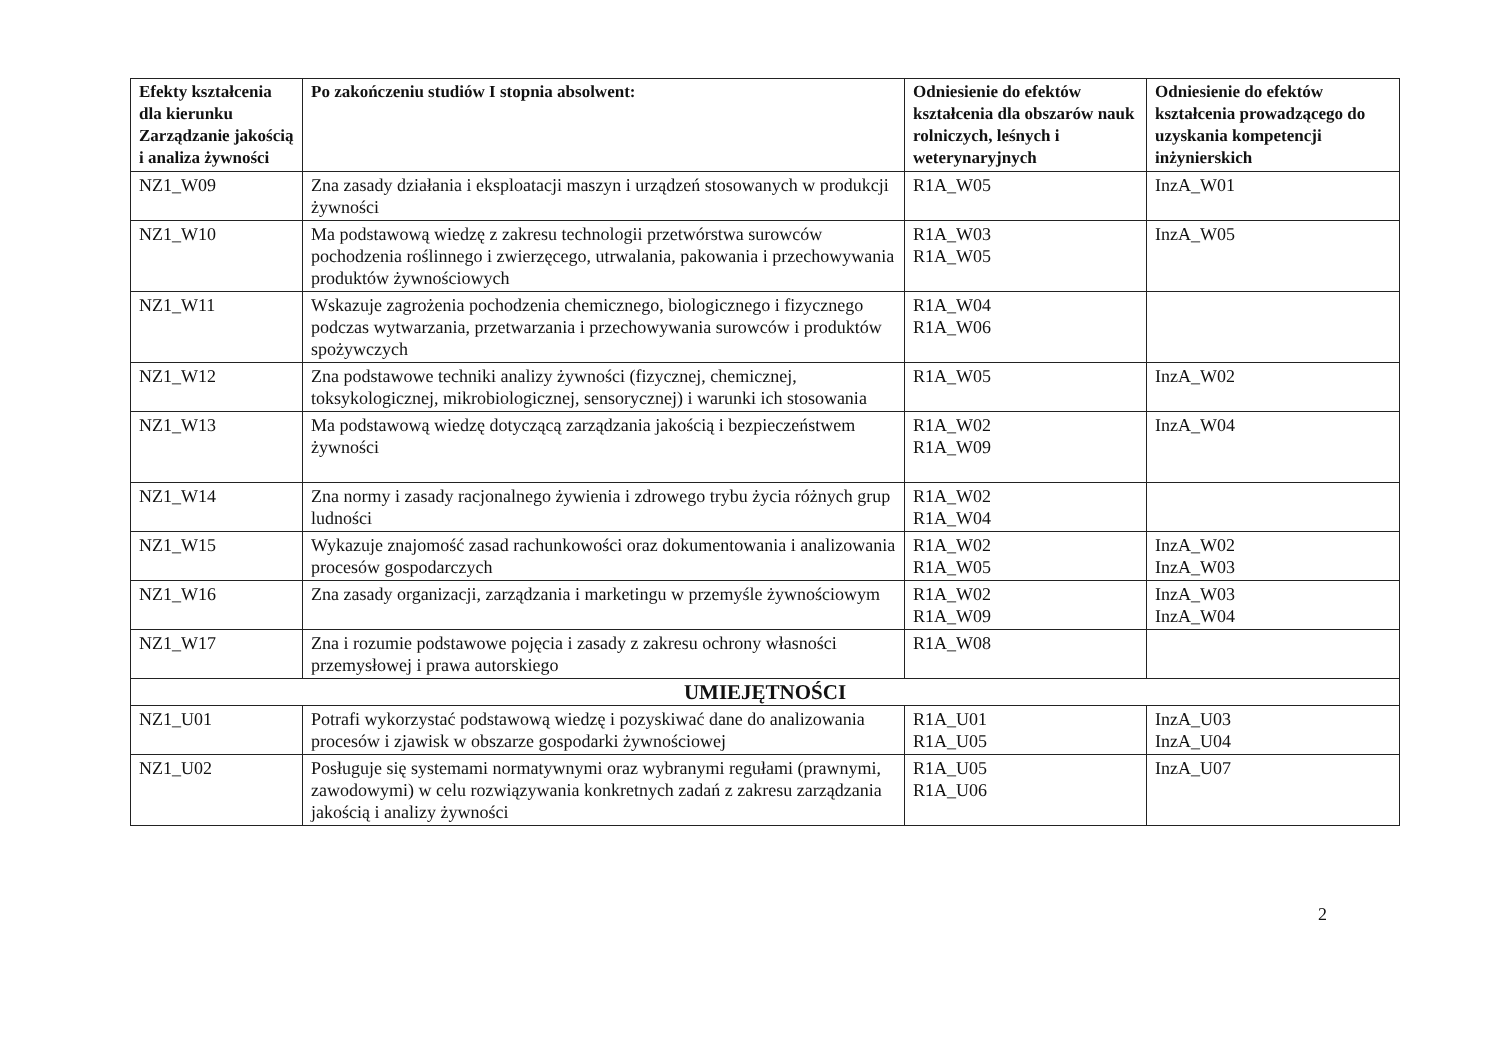| Efekty kształcenia dla kierunku Zarządzanie jakością i analiza żywności | Po zakończeniu studiów I stopnia absolwent: | Odniesienie do efektów kształcenia dla obszarów nauk rolniczych, leśnych i weterynaryjnych | Odniesienie do efektów kształcenia prowadzącego do uzyskania kompetencji inżynierskich |
| --- | --- | --- | --- |
| NZ1_W09 | Zna zasady działania i eksploatacji maszyn i urządzeń stosowanych w produkcji żywności | R1A_W05 | InzA_W01 |
| NZ1_W10 | Ma podstawową wiedzę z zakresu technologii przetwórstwa surowców pochodzenia roślinnego i zwierzęcego, utrwalania, pakowania i przechowywania produktów żywnościowych | R1A_W03 R1A_W05 | InzA_W05 |
| NZ1_W11 | Wskazuje zagrożenia pochodzenia chemicznego, biologicznego i fizycznego podczas wytwarzania, przetwarzania i przechowywania surowców i produktów spożywczych | R1A_W04 R1A_W06 | |
| NZ1_W12 | Zna podstawowe techniki analizy żywności (fizycznej, chemicznej, toksykologicznej, mikrobiologicznej, sensorycznej) i warunki ich stosowania | R1A_W05 | InzA_W02 |
| NZ1_W13 | Ma podstawową wiedzę dotyczącą zarządzania jakością i bezpieczeństwem żywności | R1A_W02 R1A_W09 | InzA_W04 |
| NZ1_W14 | Zna normy i zasady racjonalnego żywienia i zdrowego trybu życia różnych grup ludności | R1A_W02 R1A_W04 | |
| NZ1_W15 | Wykazuje znajomość zasad rachunkowości oraz dokumentowania i analizowania procesów gospodarczych | R1A_W02 R1A_W05 | InzA_W02 InzA_W03 |
| NZ1_W16 | Zna zasady organizacji, zarządzania i marketingu w przemyśle żywnościowym | R1A_W02 R1A_W09 | InzA_W03 InzA_W04 |
| NZ1_W17 | Zna i rozumie podstawowe pojęcia i zasady z zakresu ochrony własności przemysłowej i prawa autorskiego | R1A_W08 | |
| UMIEJĘTNOŚCI | | | |
| NZ1_U01 | Potrafi wykorzystać podstawową wiedzę i pozyskiwać dane do analizowania procesów i zjawisk w obszarze gospodarki żywnościowej | R1A_U01 R1A_U05 | InzA_U03 InzA_U04 |
| NZ1_U02 | Posługuje się systemami normatywnymi oraz wybranymi regułami (prawnymi, zawodowymi) w celu rozwiązywania konkretnych zadań z zakresu zarządzania jakością i analizy żywności | R1A_U05 R1A_U06 | InzA_U07 |
2